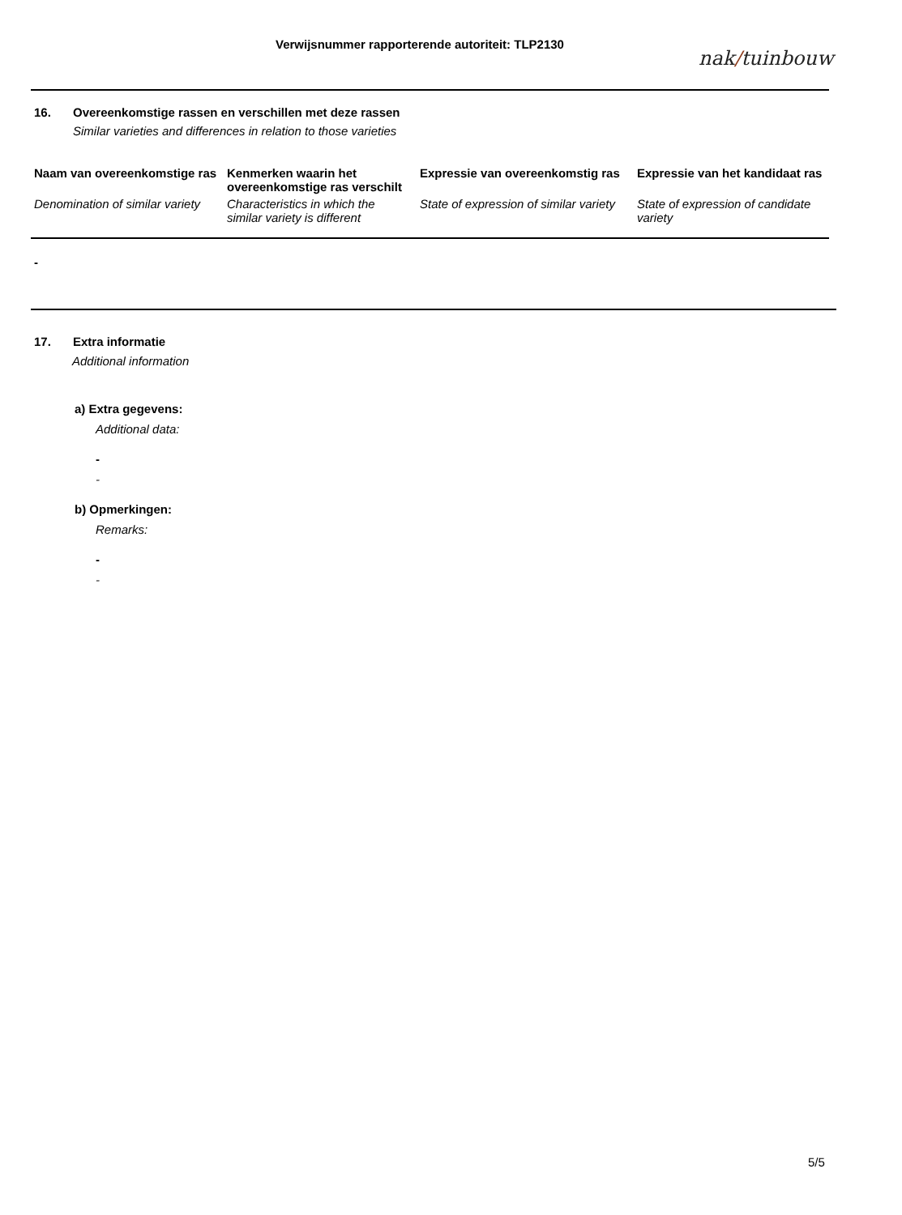Verwijsnummer rapporterende autoriteit: TLP2130
nak/tuinbouw
16. Overeenkomstige rassen en verschillen met deze rassen
Similar varieties and differences in relation to those varieties
| Naam van overeenkomstige ras | Kenmerken waarin het overeenkomstige ras verschilt | Expressie van overeenkomstig ras | Expressie van het kandidaat ras |
| --- | --- | --- | --- |
| Denomination of similar variety | Characteristics in which the similar variety is different | State of expression of similar variety | State of expression of candidate variety |
-
17. Extra informatie
Additional information
a) Extra gegevens:
Additional data:
-
-
b) Opmerkingen:
Remarks:
-
-
5/5